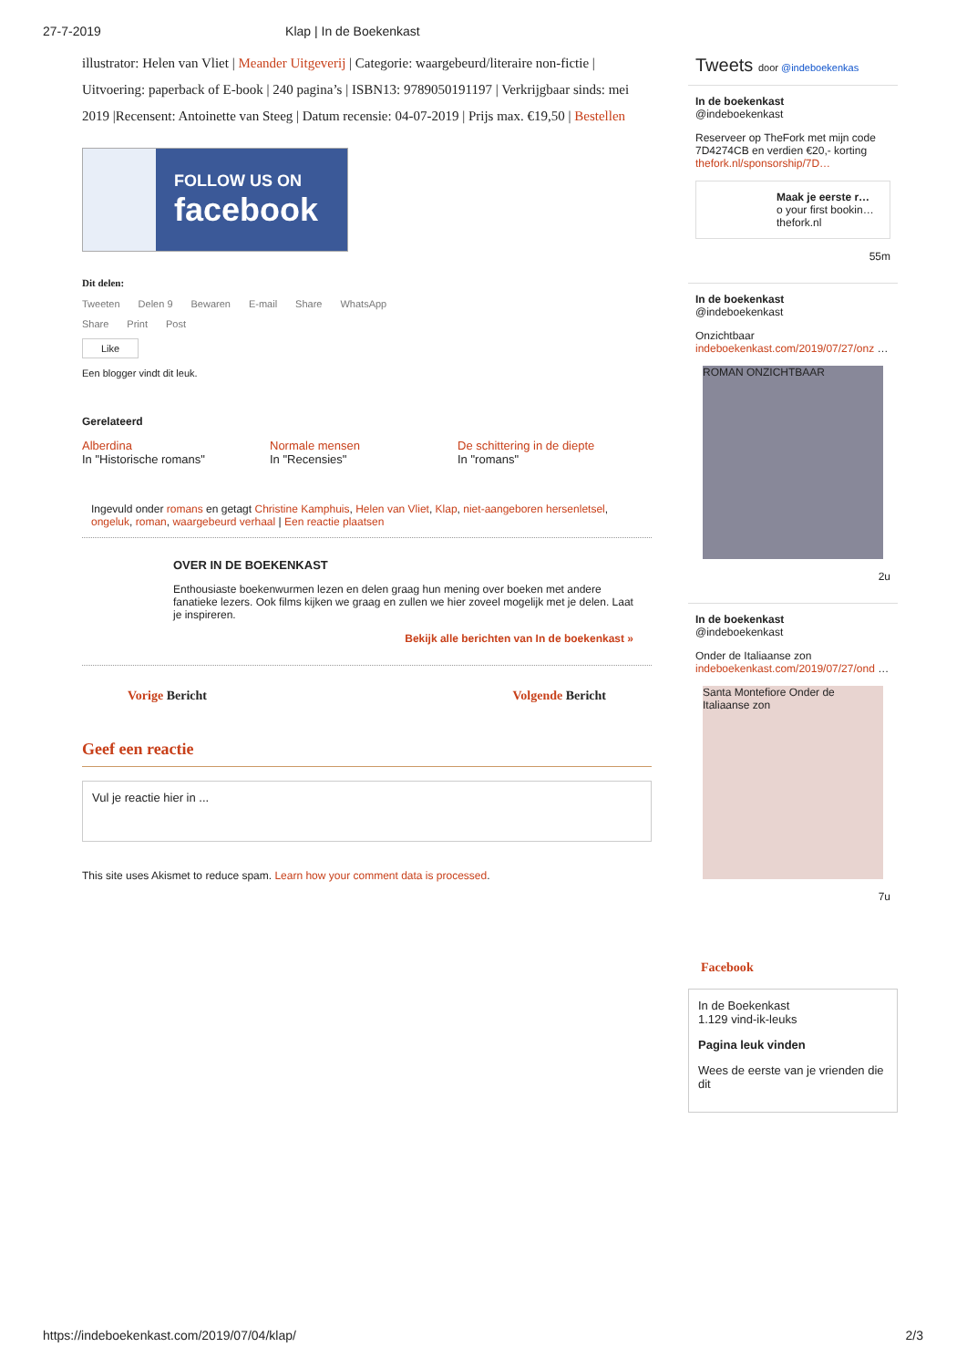27-7-2019 Klap | In de Boekenkast
illustrator: Helen van Vliet | Meander Uitgeverij | Categorie: waargebeurd/literaire non-fictie | Uitvoering: paperback of E-book | 240 pagina’s | ISBN13: 9789050191197 | Verkrijgbaar sinds: mei 2019 |Recensent: Antoinette van Steeg | Datum recensie: 04-07-2019 | Prijs max. €19,50 | Bestellen
FOLLOW US ON
facebook
Dit delen:
Tweeten Delen 9 Bewaren E-mail Share WhatsApp
Share Print Post
Like
Een blogger vindt dit leuk.
Gerelateerd
Alberdina
In "Historische romans"
Normale mensen
In "Recensies"
De schittering in de diepte
In "romans"
Ingevuld onder romans en getagt Christine Kamphuis, Helen van Vliet, Klap, niet-aangeboren hersenletsel, ongeluk, roman, waargebeurd verhaal | Een reactie plaatsen
OVER IN DE BOEKENKAST
Enthousiaste boekenwurmen lezen en delen graag hun mening over boeken met andere fanatieke lezers. Ook films kijken we graag en zullen we hier zoveel mogelijk met je delen. Laat je inspireren.
Bekijk alle berichten van In de boekenkast »
Vorige Bericht Volgende Bericht
Geef een reactie
Vul je reactie hier in ...
This site uses Akismet to reduce spam. Learn how your comment data is processed.
Tweets door @indeboekenkas
In de boekenkast
@indeboekenkast
Reserveer op TheFork met mijn code 7D4274CB en verdien €20,- korting thefork.nl/sponsorship/7D…
Maak je eerste r…
o your first bookin…
thefork.nl
55m
In de boekenkast
@indeboekenkast
Onzichtbaar indeboekenkast.com/2019/07/27/onz …
ROMAN ONZICHTBAAR
2u
In de boekenkast
@indeboekenkast
Onder de Italiaanse zon indeboekenkast.com/2019/07/27/ond …
Santa Montefiore Onder de Italiaanse zon
7u
Facebook
In de Boekenkast
1.129 vind-ik-leuks
Pagina leuk vinden
Wees de eerste van je vrienden die dit
https://indeboekenkast.com/2019/07/04/klap/ 2/3